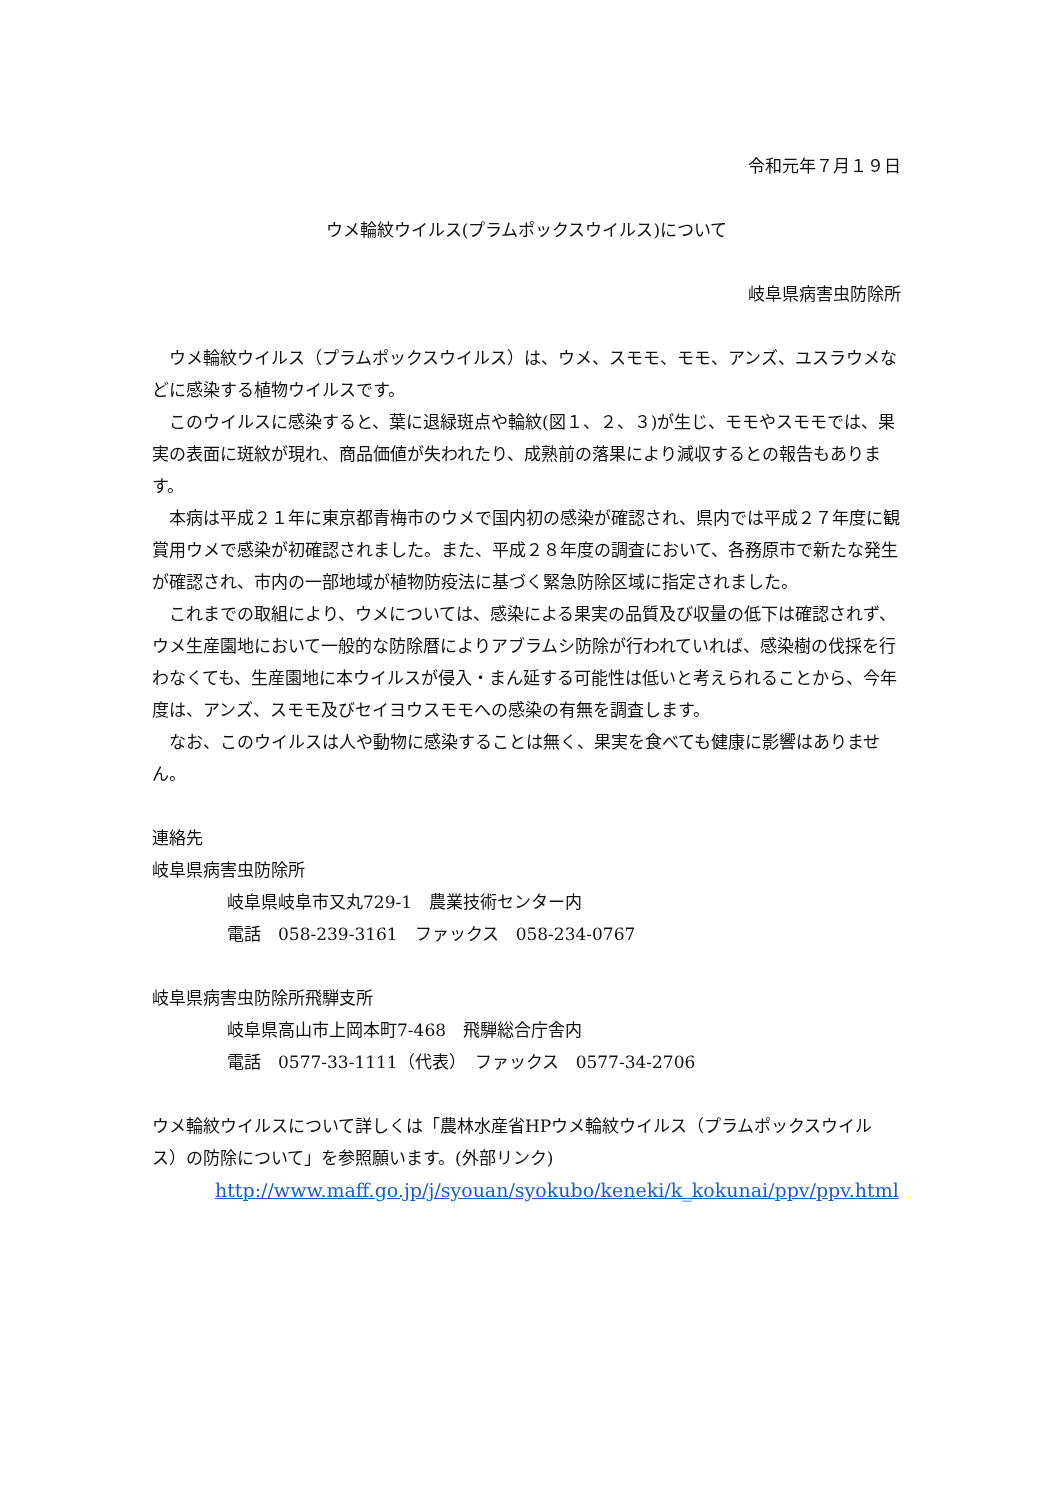令和元年７月１９日
ウメ輪紋ウイルス(プラムポックスウイルス)について
岐阜県病害虫防除所
ウメ輪紋ウイルス（プラムポックスウイルス）は、ウメ、スモモ、モモ、アンズ、ユスラウメなどに感染する植物ウイルスです。
このウイルスに感染すると、葉に退緑斑点や輪紋(図１、２、３)が生じ、モモやスモモでは、果実の表面に斑紋が現れ、商品価値が失われたり、成熟前の落果により減収するとの報告もあります。
本病は平成２１年に東京都青梅市のウメで国内初の感染が確認され、県内では平成２７年度に観賞用ウメで感染が初確認されました。また、平成２８年度の調査において、各務原市で新たな発生が確認され、市内の一部地域が植物防疫法に基づく緊急防除区域に指定されました。
これまでの取組により、ウメについては、感染による果実の品質及び収量の低下は確認されず、ウメ生産園地において一般的な防除暦によりアブラムシ防除が行われていれば、感染樹の伐採を行わなくても、生産園地に本ウイルスが侵入・まん延する可能性は低いと考えられることから、今年度は、アンズ、スモモ及びセイヨウスモモへの感染の有無を調査します。
なお、このウイルスは人や動物に感染することは無く、果実を食べても健康に影響はありません。
連絡先
岐阜県病害虫防除所
岐阜県岐阜市又丸729-1　農業技術センター内
電話　058-239-3161　ファックス　058-234-0767
岐阜県病害虫防除所飛騨支所
岐阜県高山市上岡本町7-468　飛騨総合庁舎内
電話　0577-33-1111（代表）　ファックス　0577-34-2706
ウメ輪紋ウイルスについて詳しくは「農林水産省HPウメ輪紋ウイルス（プラムポックスウイルス）の防除について」を参照願います。(外部リンク)
http://www.maff.go.jp/j/syouan/syokubo/keneki/k_kokunai/ppv/ppv.html